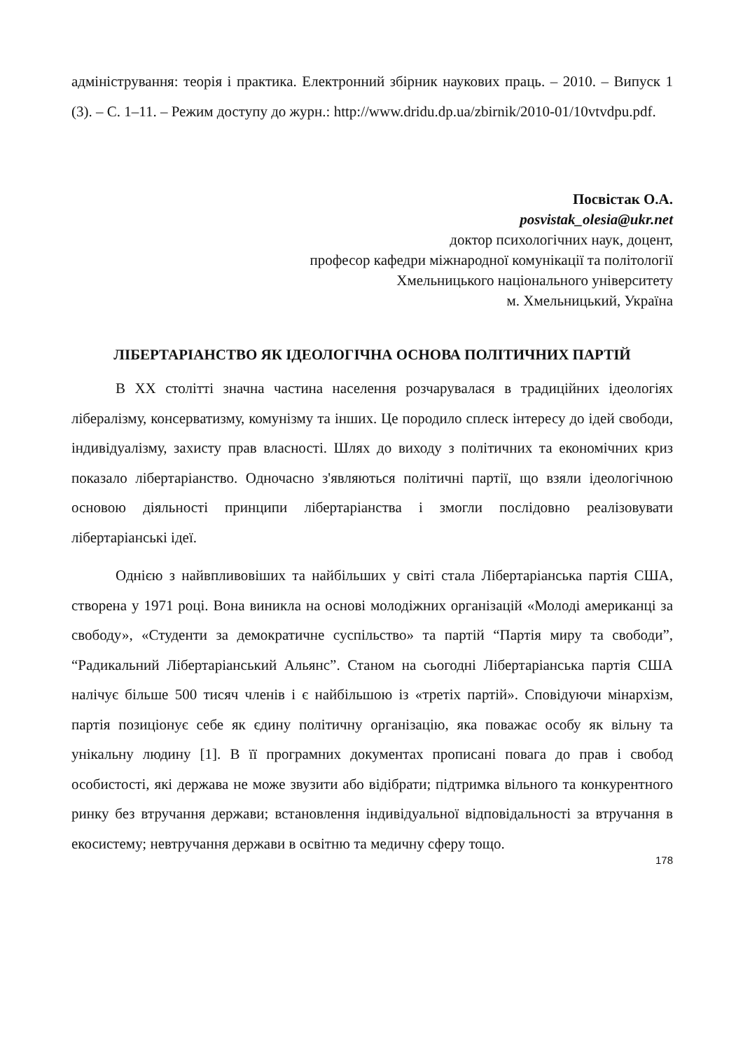адміністрування: теорія і практика. Електронний збірник наукових праць. – 2010. – Випуск 1 (3). – С. 1–11. – Режим доступу до журн.: http://www.dridu.dp.ua/zbirnik/2010-01/10vtvdpu.pdf.
Посвістак О.А.
posvistak_olesia@ukr.net
доктор психологічних наук, доцент,
професор кафедри міжнародної комунікації та політології
Хмельницького національного університету
м. Хмельницький, Україна
ЛІБЕРТАРІАНСТВО ЯК ІДЕОЛОГІЧНА ОСНОВА ПОЛІТИЧНИХ ПАРТІЙ
В XX столітті значна частина населення розчарувалася в традиційних ідеологіях лібералізму, консерватизму, комунізму та інших. Це породило сплеск інтересу до ідей свободи, індивідуалізму, захисту прав власності. Шлях до виходу з політичних та економічних криз показало лібертаріанство. Одночасно з'являються політичні партії, що взяли ідеологічною основою діяльності принципи лібертаріанства і змогли послідовно реалізовувати лібертаріанські ідеї.
Однією з найвпливовіших та найбільших у світі стала Лібертаріанська партія США, створена у 1971 році. Вона виникла на основі молодіжних організацій «Молоді американці за свободу», «Студенти за демократичне суспільство» та партій “Партія миру та свободи”, “Радикальний Лібертаріанський Альянс”. Станом на сьогодні Лібертаріанська партія США налічує більше 500 тисяч членів і є найбільшою із «третіх партій». Сповідуючи мінархізм, партія позиціонує себе як єдину політичну організацію, яка поважає особу як вільну та унікальну людину [1]. В її програмних документах прописані повага до прав і свобод особистості, які держава не може звузити або відібрати; підтримка вільного та конкурентного ринку без втручання держави; встановлення індивідуальної відповідальності за втручання в екосистему; невтручання держави в освітню та медичну сферу тощо.
178